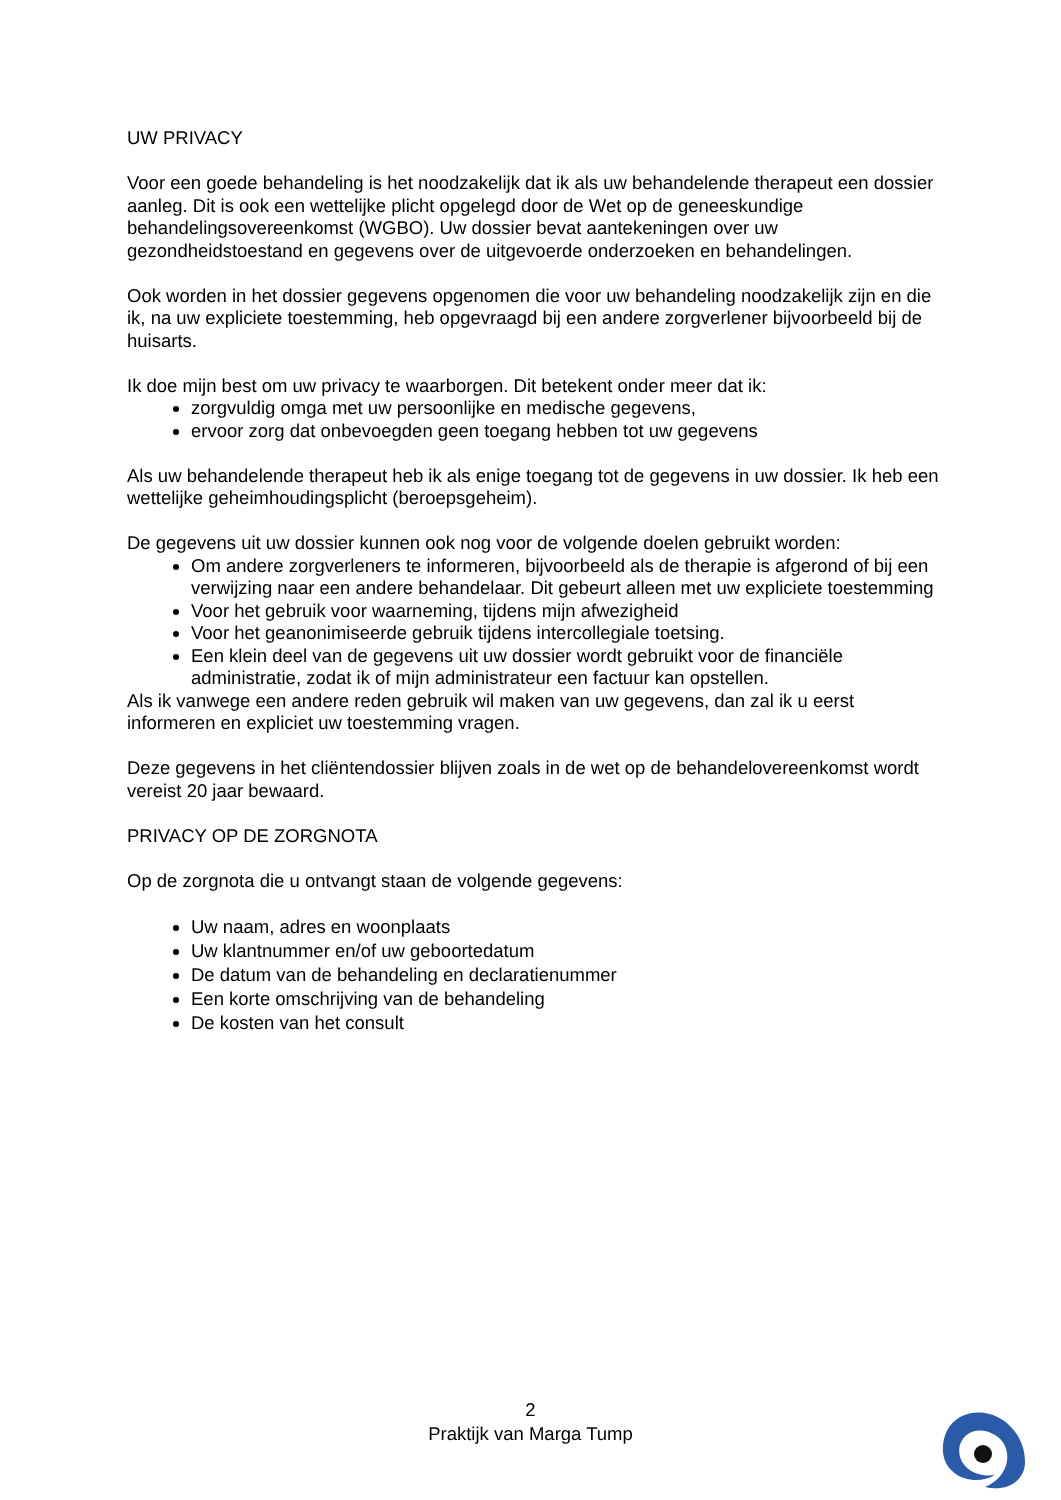UW PRIVACY
Voor een goede behandeling is het noodzakelijk dat ik als uw behandelende therapeut een dossier aanleg. Dit is ook een wettelijke plicht opgelegd door de Wet op de geneeskundige behandelingsovereenkomst (WGBO). Uw dossier bevat aantekeningen over uw gezondheidstoestand en gegevens over de uitgevoerde onderzoeken en behandelingen.
Ook worden in het dossier gegevens opgenomen die voor uw behandeling noodzakelijk zijn en die ik, na uw expliciete toestemming, heb opgevraagd bij een andere zorgverlener bijvoorbeeld bij de huisarts.
Ik doe mijn best om uw privacy te waarborgen. Dit betekent onder meer dat ik:
zorgvuldig omga met uw persoonlijke en medische gegevens,
ervoor zorg dat onbevoegden geen toegang hebben tot uw gegevens
Als uw behandelende therapeut heb ik als enige toegang tot de gegevens in uw dossier. Ik heb een wettelijke geheimhoudingsplicht (beroepsgeheim).
De gegevens uit uw dossier kunnen ook nog voor de volgende doelen gebruikt worden:
Om andere zorgverleners te informeren, bijvoorbeeld als de therapie is afgerond of bij een verwijzing naar een andere behandelaar. Dit gebeurt alleen met uw expliciete toestemming
Voor het gebruik voor waarneming, tijdens mijn afwezigheid
Voor het geanonimiseerde gebruik tijdens intercollegiale toetsing.
Een klein deel van de gegevens uit uw dossier wordt gebruikt voor de financiële administratie, zodat ik of mijn administrateur een factuur kan opstellen.
Als ik vanwege een andere reden gebruik wil maken van uw gegevens, dan zal ik u eerst informeren en expliciet uw toestemming vragen.
Deze gegevens in het cliëntendossier blijven zoals in de wet op de behandelovereenkomst wordt vereist 20 jaar bewaard.
PRIVACY OP DE ZORGNOTA
Op de zorgnota die u ontvangt staan de volgende gegevens:
Uw naam, adres en woonplaats
Uw klantnummer en/of uw geboortedatum
De datum van de behandeling en declaratienummer
Een korte omschrijving van de behandeling
De kosten van het consult
2
Praktijk van Marga Tump